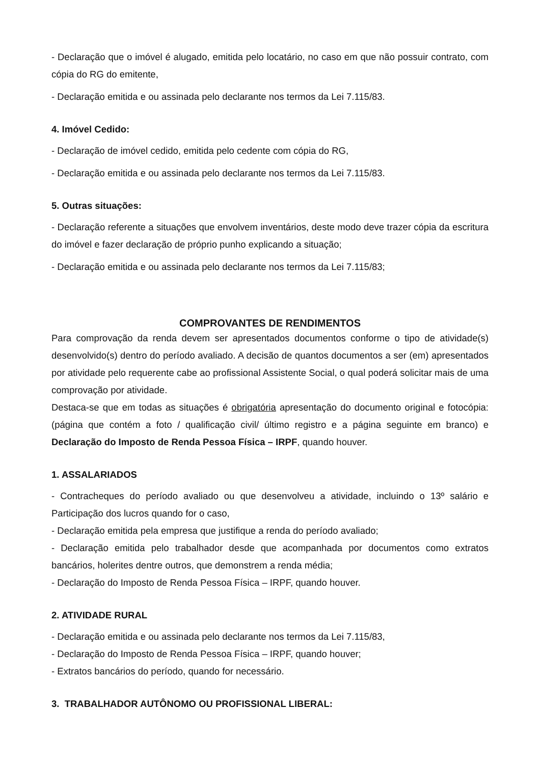- Declaração que o imóvel é alugado, emitida pelo locatário, no caso em que não possuir contrato, com cópia do RG do emitente,
- Declaração emitida e ou assinada pelo declarante nos termos da Lei 7.115/83.
4. Imóvel Cedido:
- Declaração de imóvel cedido, emitida pelo cedente com cópia do RG,
- Declaração emitida e ou assinada pelo declarante nos termos da Lei 7.115/83.
5. Outras situações:
- Declaração referente a situações que envolvem inventários, deste modo deve trazer cópia da escritura do imóvel e fazer declaração de próprio punho explicando a situação;
- Declaração emitida e ou assinada pelo declarante nos termos da Lei 7.115/83;
COMPROVANTES DE RENDIMENTOS
Para comprovação da renda devem ser apresentados documentos conforme o tipo de atividade(s) desenvolvido(s) dentro do período avaliado. A decisão de quantos documentos a ser (em) apresentados por atividade pelo requerente cabe ao profissional Assistente Social, o qual poderá solicitar mais de uma comprovação por atividade.
Destaca-se que em todas as situações é obrigatória apresentação do documento original e fotocópia: (página que contém a foto / qualificação civil/ último registro e a página seguinte em branco) e Declaração do Imposto de Renda Pessoa Física – IRPF, quando houver.
1. ASSALARIADOS
- Contracheques do período avaliado ou que desenvolveu a atividade, incluindo o 13º salário e Participação dos lucros quando for o caso,
- Declaração emitida pela empresa que justifique a renda do período avaliado;
- Declaração emitida pelo trabalhador desde que acompanhada por documentos como extratos bancários, holerites dentre outros, que demonstrem a renda média;
- Declaração do Imposto de Renda Pessoa Física – IRPF, quando houver.
2. ATIVIDADE RURAL
- Declaração emitida e ou assinada pelo declarante nos termos da Lei 7.115/83,
- Declaração do Imposto de Renda Pessoa Física – IRPF, quando houver;
- Extratos bancários do período, quando for necessário.
3. TRABALHADOR AUTÔNOMO OU PROFISSIONAL LIBERAL: